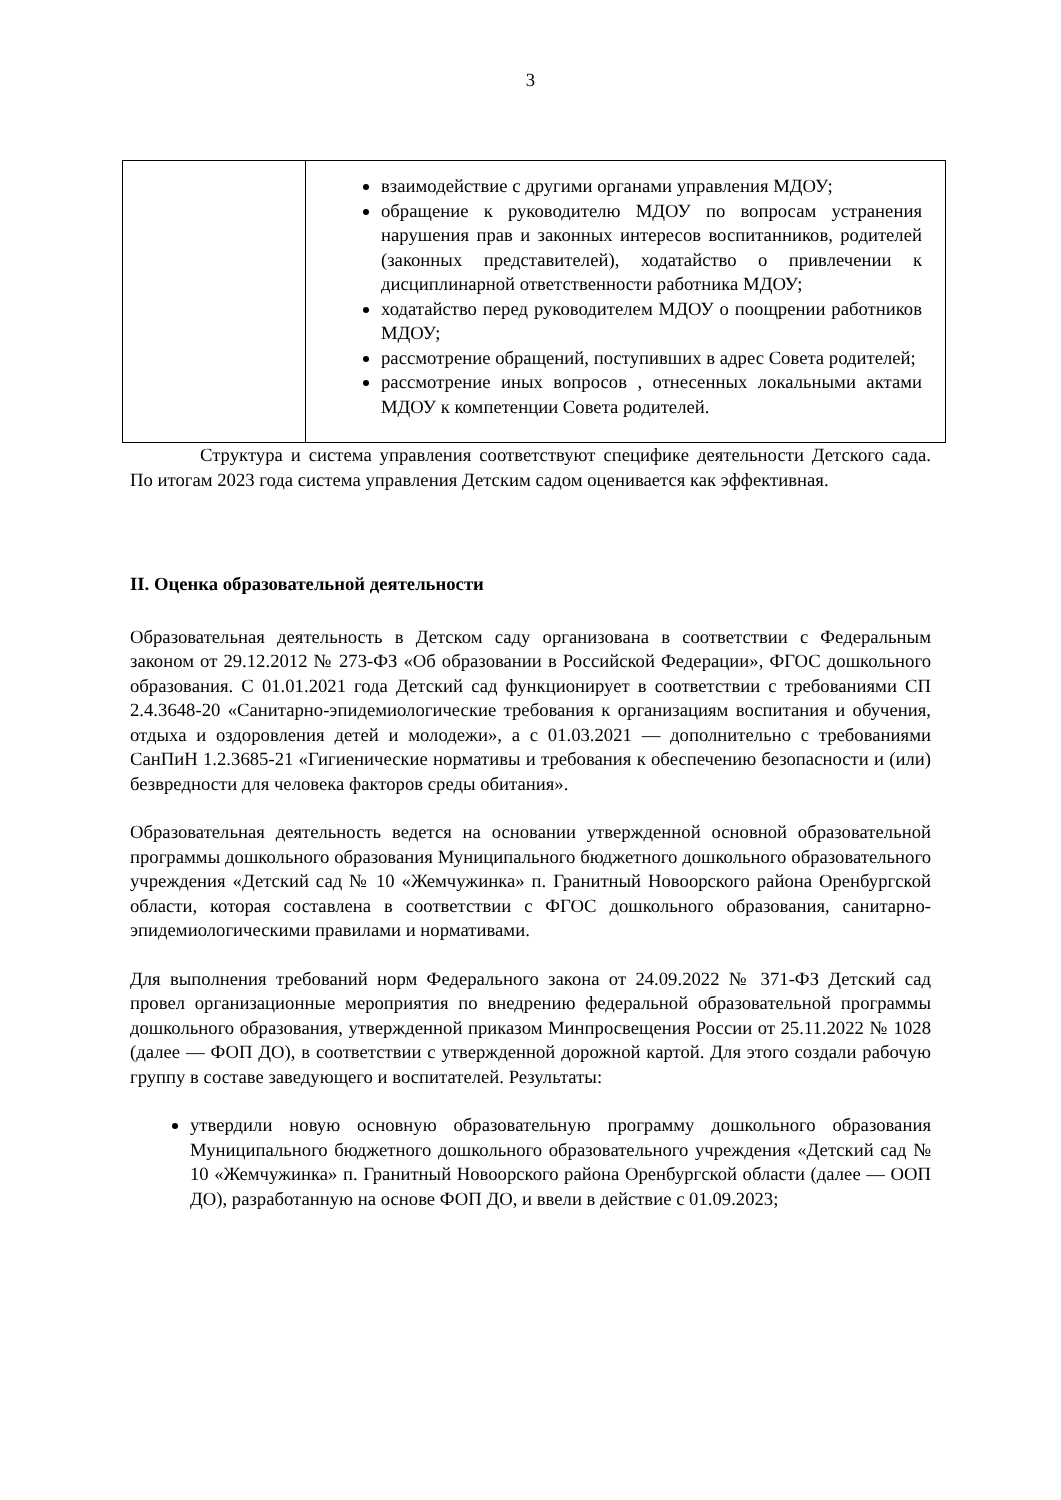3
| | взаимодействие с другими органами управления МДОУ; обращение к руководителю МДОУ по вопросам устранения нарушения прав и законных интересов воспитанников, родителей (законных представителей), ходатайство о привлечении к дисциплинарной ответственности работника МДОУ; ходатайство перед руководителем МДОУ о поощрении работников МДОУ; рассмотрение обращений, поступивших в адрес Совета родителей; рассмотрение иных вопросов , отнесенных локальными актами МДОУ к компетенции Совета родителей. |
Структура и система управления соответствуют специфике деятельности Детского сада. По итогам 2023 года система управления Детским садом оценивается как эффективная.
II. Оценка образовательной деятельности
Образовательная деятельность в Детском саду организована в соответствии с Федеральным законом от 29.12.2012 № 273-ФЗ «Об образовании в Российской Федерации», ФГОС дошкольного образования. С 01.01.2021 года Детский сад функционирует в соответствии с требованиями СП 2.4.3648-20 «Санитарно-эпидемиологические требования к организациям воспитания и обучения, отдыха и оздоровления детей и молодежи», а с 01.03.2021 — дополнительно с требованиями СанПиН 1.2.3685-21 «Гигиенические нормативы и требования к обеспечению безопасности и (или) безвредности для человека факторов среды обитания».
Образовательная деятельность ведется на основании утвержденной основной образовательной программы дошкольного образования Муниципального бюджетного дошкольного образовательного учреждения «Детский сад № 10 «Жемчужинка» п. Гранитный Новоорского района Оренбургской области, которая составлена в соответствии с ФГОС дошкольного образования, санитарно-эпидемиологическими правилами и нормативами.
Для выполнения требований норм Федерального закона от 24.09.2022 № 371-ФЗ Детский сад провел организационные мероприятия по внедрению федеральной образовательной программы дошкольного образования, утвержденной приказом Минпросвещения России от 25.11.2022 № 1028 (далее — ФОП ДО), в соответствии с утвержденной дорожной картой. Для этого создали рабочую группу в составе заведующего и воспитателей. Результаты:
утвердили новую основную образовательную программу дошкольного образования Муниципального бюджетного дошкольного образовательного учреждения «Детский сад № 10 «Жемчужинка» п. Гранитный Новоорского района Оренбургской области (далее — ООП ДО), разработанную на основе ФОП ДО, и ввели в действие с 01.09.2023;